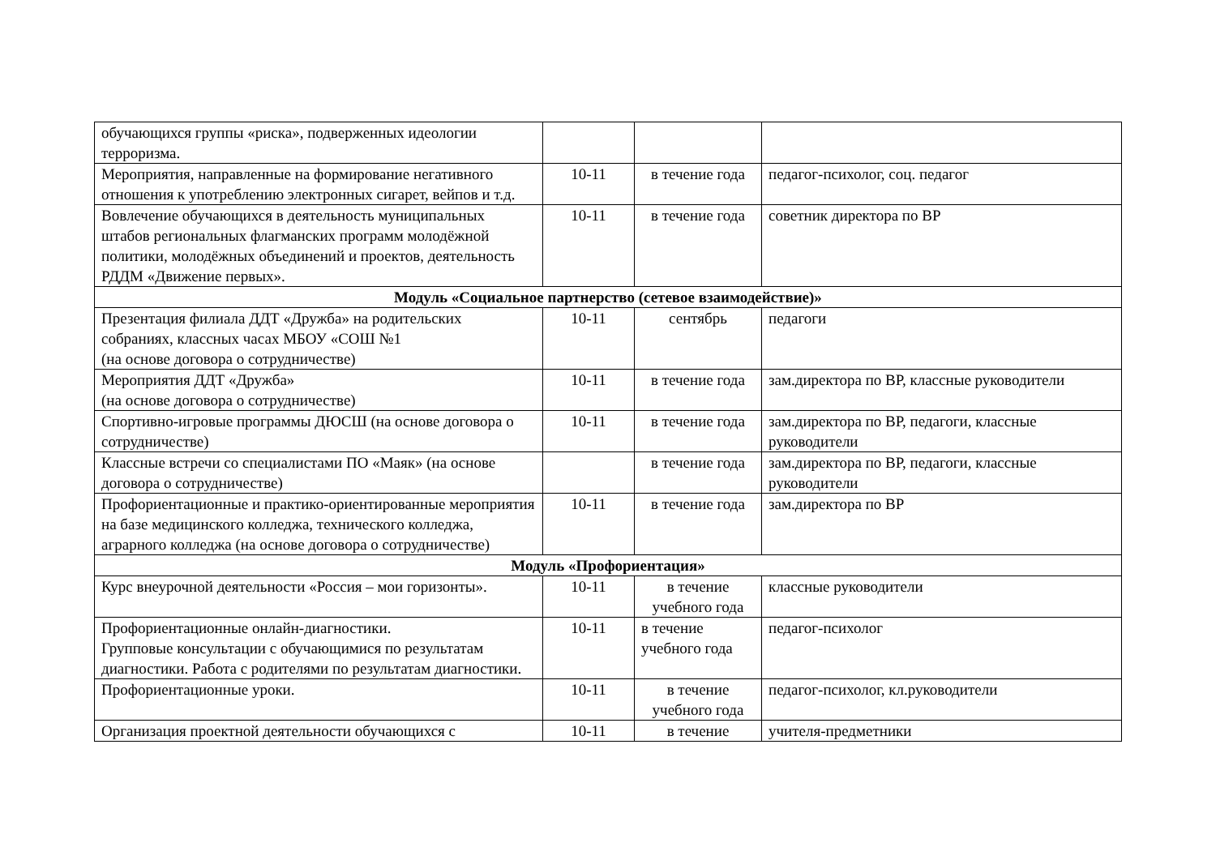| обучающихся группы «риска», подверженных идеологии терроризма. | | | |
| Мероприятия, направленные на формирование негативного отношения к употреблению электронных сигарет, вейпов и т.д. | 10-11 | в течение года | педагог-психолог, соц. педагог |
| Вовлечение обучающихся в деятельность муниципальных штабов региональных флагманских программ молодёжной политики, молодёжных объединений и проектов, деятельность РДДМ «Движение первых». | 10-11 | в течение года | советник директора по ВР |
| Модуль «Социальное партнерство (сетевое взаимодействие)» | | | |
| Презентация филиала ДДТ «Дружба» на родительских собраниях, классных часах МБОУ «СОШ №1 (на основе договора о сотрудничестве) | 10-11 | сентябрь | педагоги |
| Мероприятия ДДТ «Дружба» (на основе договора о сотрудничестве) | 10-11 | в течение года | зам.директора по ВР, классные руководители |
| Спортивно-игровые программы ДЮСШ (на основе договора о сотрудничестве) | 10-11 | в течение года | зам.директора по ВР, педагоги, классные руководители |
| Классные встречи со специалистами ПО «Маяк» (на основе договора о сотрудничестве) | | в течение года | зам.директора по ВР, педагоги, классные руководители |
| Профориентационные и практико-ориентированные мероприятия на базе медицинского колледжа, технического колледжа, аграрного колледжа (на основе договора о сотрудничестве) | 10-11 | в течение года | зам.директора по ВР |
| Модуль «Профориентация» | | | |
| Курс внеурочной деятельности «Россия – мои горизонты». | 10-11 | в течение учебного года | классные руководители |
| Профориентационные онлайн-диагностики. Групповые консультации с обучающимися по результатам диагностики. Работа с родителями по результатам диагностики. | 10-11 | в течение учебного года | педагог-психолог |
| Профориентационные уроки. | 10-11 | в течение учебного года | педагог-психолог, кл.руководители |
| Организация проектной деятельности обучающихся с | 10-11 | в течение | учителя-предметники |